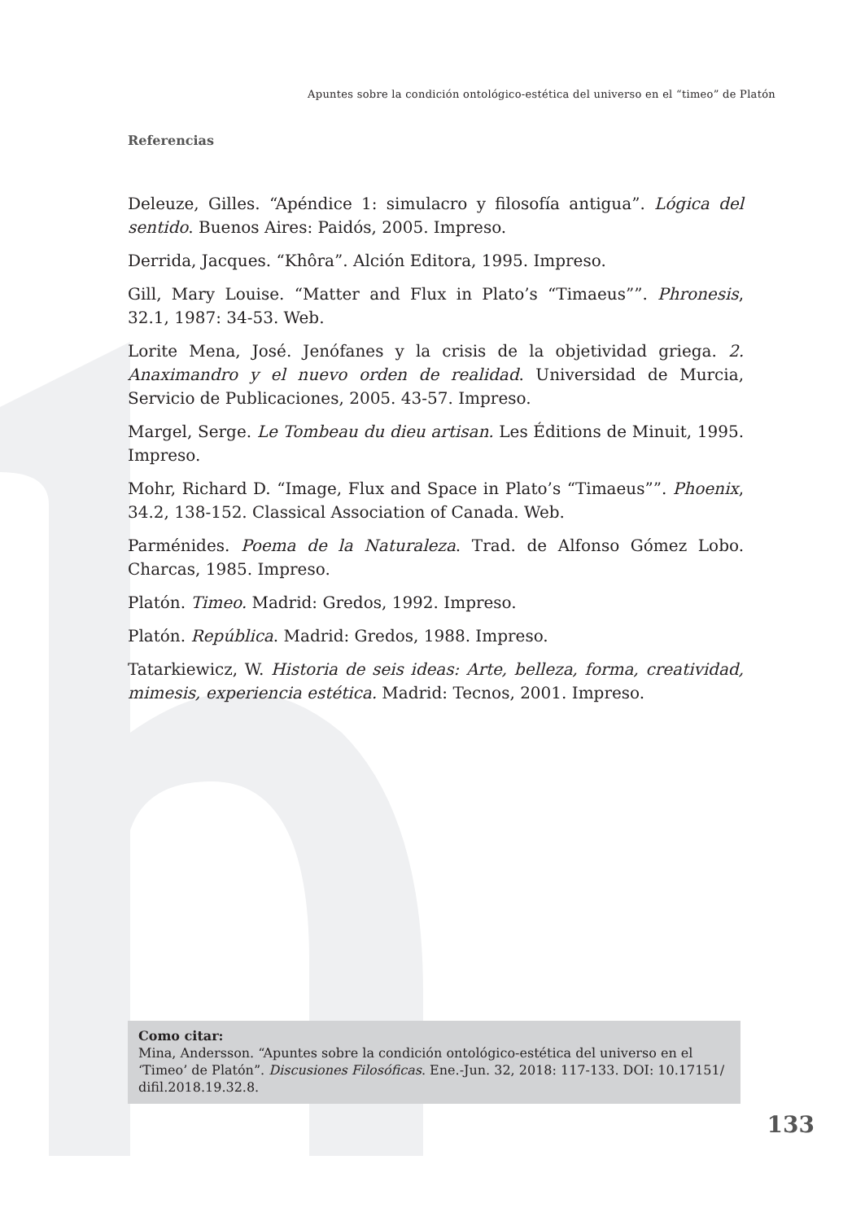Apuntes sobre la condición ontológico-estética del universo en el “timeo” de Platón
Referencias
Deleuze, Gilles. “Apéndice 1: simulacro y filosofía antigua”. Lógica del sentido. Buenos Aires: Paidós, 2005. Impreso.
Derrida, Jacques. “Khôra”. Alción Editora, 1995. Impreso.
Gill, Mary Louise. “Matter and Flux in Plato’s “Timaeus””. Phronesis, 32.1, 1987: 34-53. Web.
Lorite Mena, José. Jenófanes y la crisis de la objetividad griega. 2. Anaximandro y el nuevo orden de realidad. Universidad de Murcia, Servicio de Publicaciones, 2005. 43-57. Impreso.
Margel, Serge. Le Tombeau du dieu artisan. Les Éditions de Minuit, 1995. Impreso.
Mohr, Richard D. “Image, Flux and Space in Plato’s “Timaeus””. Phoenix, 34.2, 138-152. Classical Association of Canada. Web.
Parménides. Poema de la Naturaleza. Trad. de Alfonso Gómez Lobo. Charcas, 1985. Impreso.
Platón. Timeo. Madrid: Gredos, 1992. Impreso.
Platón. República. Madrid: Gredos, 1988. Impreso.
Tatarkiewicz, W. Historia de seis ideas: Arte, belleza, forma, creatividad, mimesis, experiencia estética. Madrid: Tecnos, 2001. Impreso.
Como citar:
Mina, Andersson. “Apuntes sobre la condición ontológico-estética del universo en el ‘Timeo’ de Platón”. Discusiones Filosóficas. Ene.-Jun. 32, 2018: 117-133. DOI: 10.17151/ difil.2018.19.32.8.
133